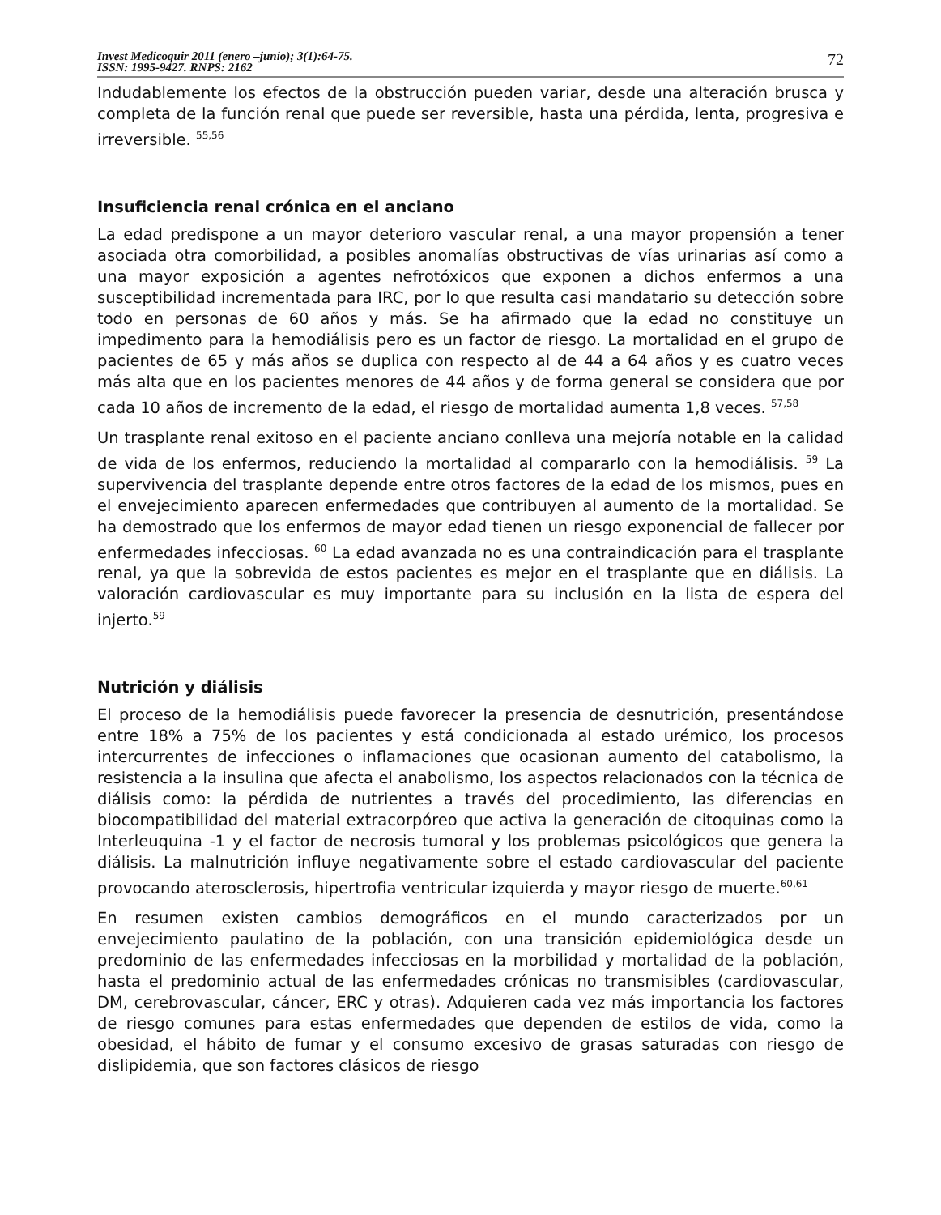Invest Medicoquir 2011 (enero –junio); 3(1):64-75.
ISSN: 1995-9427. RNPS: 2162
72
Indudablemente los efectos de la obstrucción pueden variar, desde una alteración brusca y completa de la función renal que puede ser reversible, hasta una pérdida, lenta, progresiva e irreversible. <sup>55,56</sup>
Insuficiencia renal crónica en el anciano
La edad predispone a un mayor deterioro vascular renal, a una mayor propensión a tener asociada otra comorbilidad, a posibles anomalías obstructivas de vías urinarias así como a una mayor exposición a agentes nefrotóxicos que exponen a dichos enfermos a una susceptibilidad incrementada para IRC, por lo que resulta casi mandatario su detección sobre todo en personas de 60 años y más. Se ha afirmado que la edad no constituye un impedimento para la hemodiálisis pero es un factor de riesgo. La mortalidad en el grupo de pacientes de 65 y más años se duplica con respecto al de 44 a 64 años y es cuatro veces más alta que en los pacientes menores de 44 años y de forma general se considera que por cada 10 años de incremento de la edad, el riesgo de mortalidad aumenta 1,8 veces. <sup>57,58</sup>
Un trasplante renal exitoso en el paciente anciano conlleva una mejoría notable en la calidad de vida de los enfermos, reduciendo la mortalidad al compararlo con la hemodiálisis. <sup>59</sup> La supervivencia del trasplante depende entre otros factores de la edad de los mismos, pues en el envejecimiento aparecen enfermedades que contribuyen al aumento de la mortalidad. Se ha demostrado que los enfermos de mayor edad tienen un riesgo exponencial de fallecer por enfermedades infecciosas. <sup>60</sup> La edad avanzada no es una contraindicación para el trasplante renal, ya que la sobrevida de estos pacientes es mejor en el trasplante que en diálisis. La valoración cardiovascular es muy importante para su inclusión en la lista de espera del injerto.<sup>59</sup>
Nutrición y diálisis
El proceso de la hemodiálisis puede favorecer la presencia de desnutrición, presentándose entre 18% a 75% de los pacientes y está condicionada al estado urémico, los procesos intercurrentes de infecciones o inflamaciones que ocasionan aumento del catabolismo, la resistencia a la insulina que afecta el anabolismo, los aspectos relacionados con la técnica de diálisis como: la pérdida de nutrientes a través del procedimiento, las diferencias en biocompatibilidad del material extracorpóreo que activa la generación de citoquinas como la Interleuquina -1 y el factor de necrosis tumoral y los problemas psicológicos que genera la diálisis. La malnutrición influye negativamente sobre el estado cardiovascular del paciente provocando aterosclerosis, hipertrofia ventricular izquierda y mayor riesgo de muerte.<sup>60,61</sup>
En resumen existen cambios demográficos en el mundo caracterizados por un envejecimiento paulatino de la población, con una transición epidemiológica desde un predominio de las enfermedades infecciosas en la morbilidad y mortalidad de la población, hasta el predominio actual de las enfermedades crónicas no transmisibles (cardiovascular, DM, cerebrovascular, cáncer, ERC y otras). Adquieren cada vez más importancia los factores de riesgo comunes para estas enfermedades que dependen de estilos de vida, como la obesidad, el hábito de fumar y el consumo excesivo de grasas saturadas con riesgo de dislipidemia, que son factores clásicos de riesgo